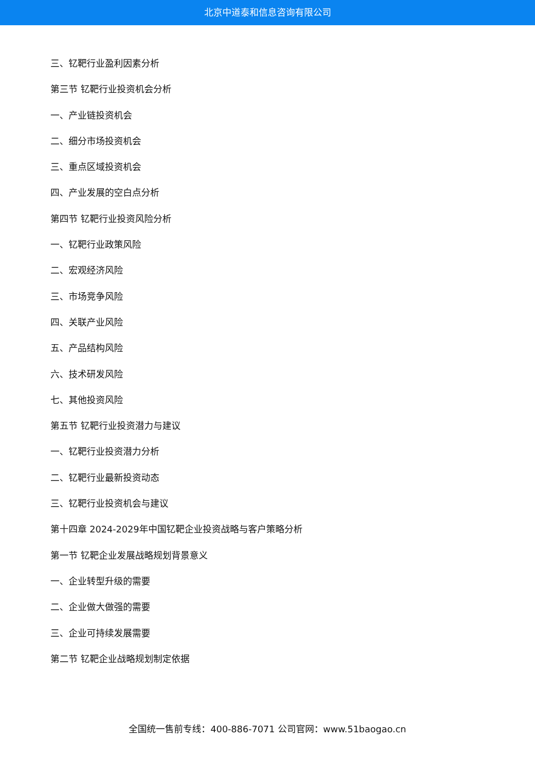北京中道泰和信息咨询有限公司
三、钇靶行业盈利因素分析
第三节 钇靶行业投资机会分析
一、产业链投资机会
二、细分市场投资机会
三、重点区域投资机会
四、产业发展的空白点分析
第四节 钇靶行业投资风险分析
一、钇靶行业政策风险
二、宏观经济风险
三、市场竞争风险
四、关联产业风险
五、产品结构风险
六、技术研发风险
七、其他投资风险
第五节 钇靶行业投资潜力与建议
一、钇靶行业投资潜力分析
二、钇靶行业最新投资动态
三、钇靶行业投资机会与建议
第十四章 2024-2029年中国钇靶企业投资战略与客户策略分析
第一节 钇靶企业发展战略规划背景意义
一、企业转型升级的需要
二、企业做大做强的需要
三、企业可持续发展需要
第二节 钇靶企业战略规划制定依据
全国统一售前专线：400-886-7071 公司官网：www.51baogao.cn